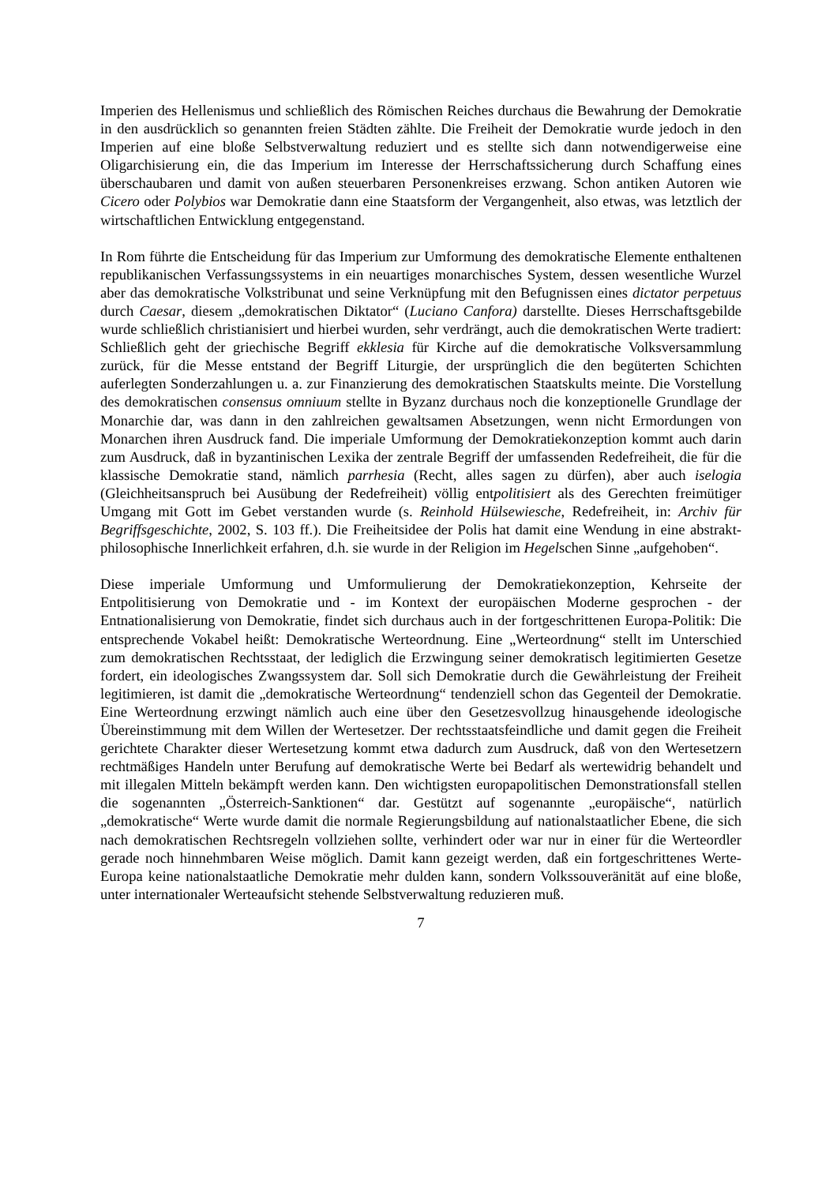Imperien des Hellenismus und schließlich des Römischen Reiches durchaus die Bewahrung der Demokratie in den ausdrücklich so genannten freien Städten zählte. Die Freiheit der Demokratie wurde jedoch in den Imperien auf eine bloße Selbstverwaltung reduziert und es stellte sich dann notwendigerweise eine Oligarchisierung ein, die das Imperium im Interesse der Herrschaftssicherung durch Schaffung eines überschaubaren und damit von außen steuerbaren Personenkreises erzwang. Schon antiken Autoren wie Cicero oder Polybios war Demokratie dann eine Staatsform der Vergangenheit, also etwas, was letztlich der wirtschaftlichen Entwicklung entgegenstand.
In Rom führte die Entscheidung für das Imperium zur Umformung des demokratische Elemente enthaltenen republikanischen Verfassungssystems in ein neuartiges monarchisches System, dessen wesentliche Wurzel aber das demokratische Volkstribunat und seine Verknüpfung mit den Befugnissen eines dictator perpetuus durch Caesar, diesem „demokratischen Diktator“ (Luciano Canfora) darstellte. Dieses Herrschaftsgebilde wurde schließlich christianisiert und hierbei wurden, sehr verdrängt, auch die demokratischen Werte tradiert: Schließlich geht der griechische Begriff ekklesia für Kirche auf die demokratische Volksversammlung zurück, für die Messe entstand der Begriff Liturgie, der ursprünglich die den begüterten Schichten auferlegten Sonderzahlungen u. a. zur Finanzierung des demokratischen Staatskults meinte. Die Vorstellung des demokratischen consensus omniuum stellte in Byzanz durchaus noch die konzeptionelle Grundlage der Monarchie dar, was dann in den zahlreichen gewaltsamen Absetzungen, wenn nicht Ermordungen von Monarchen ihren Ausdruck fand. Die imperiale Umformung der Demokratiekonzeption kommt auch darin zum Ausdruck, daß in byzantinischen Lexika der zentrale Begriff der umfassenden Redefreiheit, die für die klassische Demokratie stand, nämlich parrhesia (Recht, alles sagen zu dürfen), aber auch iselogia (Gleichheitsanspruch bei Ausübung der Redefreiheit) völlig entpolitisiert als des Gerechten freimütiger Umgang mit Gott im Gebet verstanden wurde (s. Reinhold Hülsewiesche, Redefreiheit, in: Archiv für Begriffsgeschichte, 2002, S. 103 ff.). Die Freiheitsidee der Polis hat damit eine Wendung in eine abstrakt-philosophische Innerlichkeit erfahren, d.h. sie wurde in der Religion im Hegelschen Sinne „aufgehoben“.
Diese imperiale Umformung und Umformulierung der Demokratiekonzeption, Kehrseite der Entpolitisierung von Demokratie und - im Kontext der europäischen Moderne gesprochen - der Entnationalisierung von Demokratie, findet sich durchaus auch in der fortgeschrittenen Europa-Politik: Die entsprechende Vokabel heißt: Demokratische Werteordnung. Eine „Werteordnung“ stellt im Unterschied zum demokratischen Rechtsstaat, der lediglich die Erzwingung seiner demokratisch legitimierten Gesetze fordert, ein ideologisches Zwangssystem dar. Soll sich Demokratie durch die Gewährleistung der Freiheit legitimieren, ist damit die „demokratische Werteordnung“ tendenziell schon das Gegenteil der Demokratie. Eine Werteordnung erzwingt nämlich auch eine über den Gesetzesvollzug hinausgehende ideologische Übereinstimmung mit dem Willen der Wertesetzer. Der rechtsstaatsfeindliche und damit gegen die Freiheit gerichtete Charakter dieser Wertesetzung kommt etwa dadurch zum Ausdruck, daß von den Wertesetzern rechtmäßiges Handeln unter Berufung auf demokratische Werte bei Bedarf als wertewidrig behandelt und mit illegalen Mitteln bekämpft werden kann. Den wichtigsten europapolitischen Demonstrationsfall stellen die sogenannten „Österreich-Sanktionen“ dar. Gestützt auf sogenannte „europäische“, natürlich „demokratische“ Werte wurde damit die normale Regierungsbildung auf nationalstaatlicher Ebene, die sich nach demokratischen Rechtsregeln vollziehen sollte, verhindert oder war nur in einer für die Werteordler gerade noch hinnehmbaren Weise möglich. Damit kann gezeigt werden, daß ein fortgeschrittenes Werte-Europa keine nationalstaatliche Demokratie mehr dulden kann, sondern Volkssouveränität auf eine bloße, unter internationaler Werteaufsicht stehende Selbstverwaltung reduzieren muß.
7